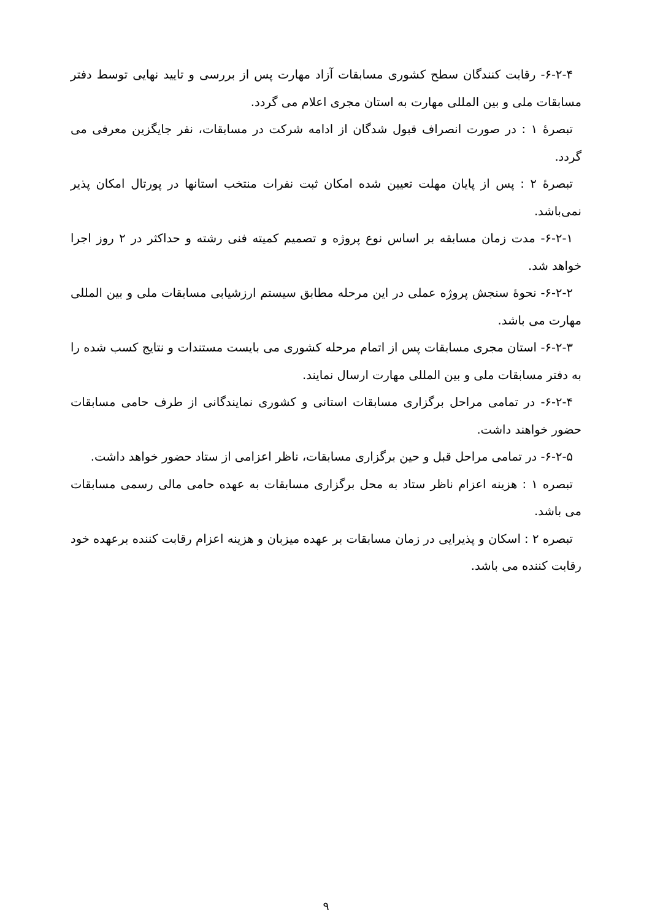۶-۲-۴- رقابت کنندگان سطح کشوری مسابقات آزاد مهارت پس از بررسی و تایید نهایی توسط دفتر مسابقات ملی و بین المللی مهارت به استان مجری اعلام می گردد.
تبصرهٔ ۱ : در صورت انصراف قبول شدگان از ادامه شرکت در مسابقات، نفر جایگزین معرفی می گردد.
تبصرهٔ ۲ : پس از پایان مهلت تعیین شده امکان ثبت نفرات منتخب استانها در پورتال امکان پذیر نمی‌باشد.
۶-۲-۱- مدت زمان مسابقه بر اساس نوع پروژه و تصمیم کمیته فنی رشته و حداکثر در ۲ روز اجرا خواهد شد.
۶-۲-۲- نحوهٔ سنجش پروژه عملی در این مرحله مطابق سیستم ارزشیابی مسابقات ملی و بین المللی مهارت می باشد.
۶-۲-۳- استان مجری مسابقات پس از اتمام مرحله کشوری می بایست مستندات و نتایج کسب شده را به دفتر مسابقات ملی و بین المللی مهارت ارسال نمایند.
۶-۲-۴- در تمامی مراحل برگزاری مسابقات استانی و کشوری نمایندگانی از طرف حامی مسابقات حضور خواهند داشت.
۶-۲-۵- در تمامی مراحل قبل و حین برگزاری مسابقات، ناظر اعزامی از ستاد حضور خواهد داشت.
تبصره ۱ : هزینه اعزام ناظر ستاد به محل برگزاری مسابقات به عهده حامی مالی رسمی مسابقات می باشد.
تبصره ۲ : اسکان و پذیرایی در زمان مسابقات بر عهده میزبان و هزینه اعزام رقابت کننده برعهده خود رقابت کننده می باشد.
۹